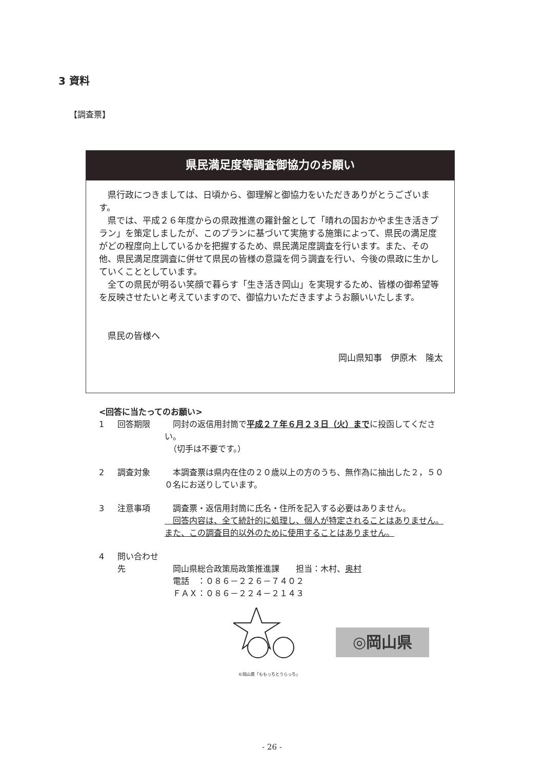3 資料
【調査票】
県民満足度等調査御協力のお願い
県行政につきましては、日頃から、御理解と御協力をいただきありがとうございます。
県では、平成２６年度からの県政推進の羅針盤として「晴れの国おかやま生き活きプラン」を策定しましたが、このプランに基づいて実施する施策によって、県民の満足度がどの程度向上しているかを把握するため、県民満足度調査を行います。また、その他、県民満足度調査に併せて県民の皆様の意識を伺う調査を行い、今後の県政に生かしていくこととしています。
全ての県民が明るい笑顔で暮らす「生き活き岡山」を実現するため、皆様の御希望等を反映させたいと考えていますので、御協力いただきますようお願いいたします。
県民の皆様へ
岡山県知事　伊原木　隆太
<回答に当たってのお願い>
1 回答期限　同封の返信用封筒で平成２７年６月２３日（火）までに投函してください。
　（切手は不要です。）
2 調査対象　本調査票は県内在住の２０歳以上の方のうち、無作為に抽出した２，５００名にお送りしています。
3 注意事項　調査票・返信用封筒に氏名・住所を記入する必要はありません。
　回答内容は、全て統計的に処理し、個人が特定されることはありません。また、この調査目的以外のために使用することはありません。
4 問い合わせ先
　岡山県総合政策局政策推進課　　担当：木村、奥村
　電話　：０８６－２２６－７４０２
　ＦＡＸ：０８６－２２４－２１４３
©岡山県「ももっちとうらっち」
◎岡山県
- 26 -